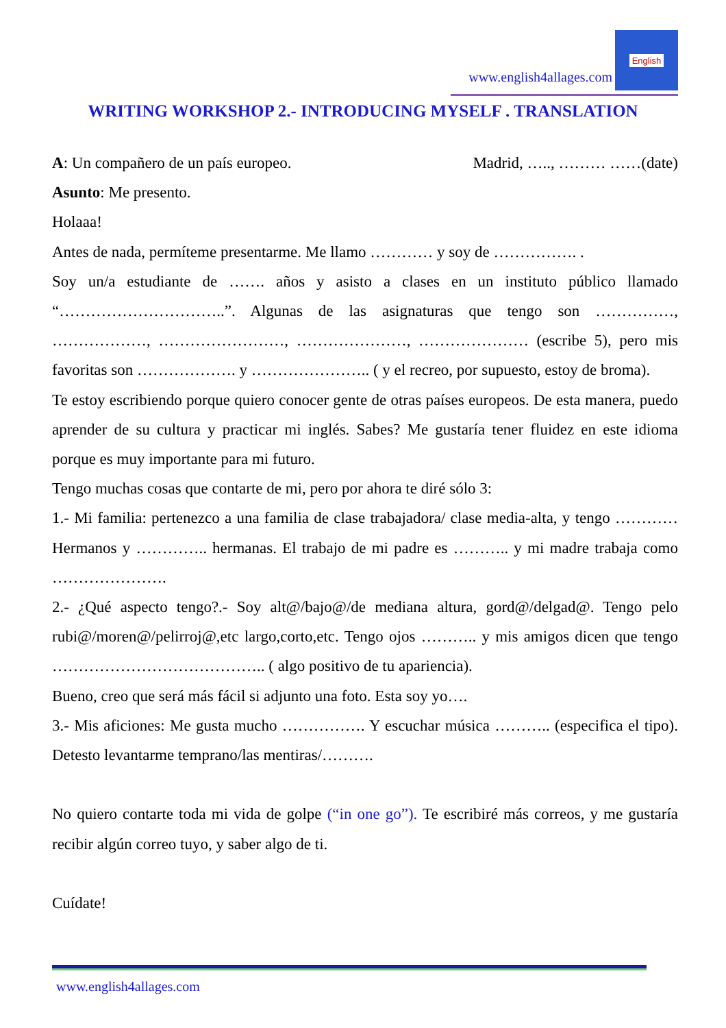www.english4allages.com
English
WRITING WORKSHOP 2.- INTRODUCING MYSELF . TRANSLATION
A: Un compañero de un país europeo. Madrid, ….., ……… ……(date)
Asunto: Me presento.
Holaaa!
Antes de nada, permíteme presentarme. Me llamo ………… y soy de ……………. .
Soy un/a estudiante de ……. años y asisto a clases en un instituto público llamado “…………………………..”. Algunas de las asignaturas que tengo son ……………, ………………, ……………………, …………………, ………………… (escribe 5), pero mis favoritas son ………………. y ………………….. ( y el recreo, por supuesto, estoy de broma).
Te estoy escribiendo porque quiero conocer gente de otras países europeos. De esta manera, puedo aprender de su cultura y practicar mi inglés. Sabes? Me gustaría tener fluidez en este idioma porque es muy importante para mi futuro.
Tengo muchas cosas que contarte de mi, pero por ahora te diré sólo 3:
1.- Mi familia: pertenezco a una familia de clase trabajadora/ clase media-alta, y tengo ………… Hermanos y ………….. hermanas. El trabajo de mi padre es ……….. y mi madre trabaja como ………………….
2.- ¿Qué aspecto tengo?.- Soy alt@/bajo@/de mediana altura, gord@/delgad@. Tengo pelo rubi@/moren@/pelirroj@,etc largo,corto,etc. Tengo ojos ……….. y mis amigos dicen que tengo ………………………………….. ( algo positivo de tu apariencia).
Bueno, creo que será más fácil si adjunto una foto. Esta soy yo….
3.- Mis aficiones: Me gusta mucho ……………. Y escuchar música ……….. (especifica el tipo). Detesto levantarme temprano/las mentiras/……….
No quiero contarte toda mi vida de golpe (“in one go”). Te escribiré más correos, y me gustaría recibir algún correo tuyo, y saber algo de ti.
Cuídate!
www.english4allages.com